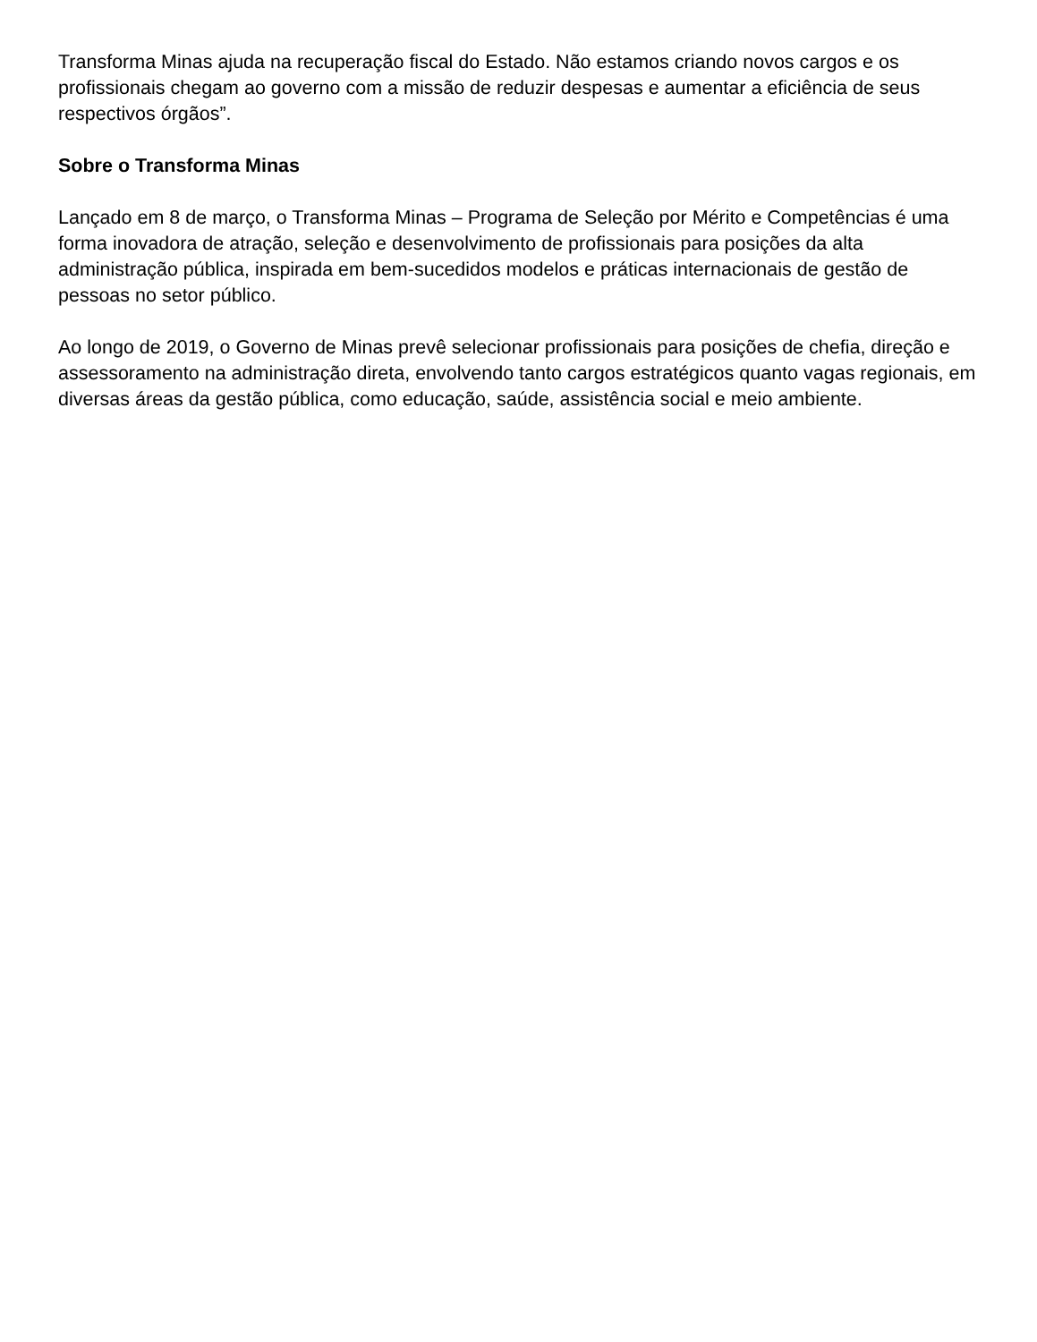Transforma Minas ajuda na recuperação fiscal do Estado. Não estamos criando novos cargos e os profissionais chegam ao governo com a missão de reduzir despesas e aumentar a eficiência de seus respectivos órgãos”.
Sobre o Transforma Minas
Lançado em 8 de março, o Transforma Minas – Programa de Seleção por Mérito e Competências é uma forma inovadora de atração, seleção e desenvolvimento de profissionais para posições da alta administração pública, inspirada em bem-sucedidos modelos e práticas internacionais de gestão de pessoas no setor público.
Ao longo de 2019, o Governo de Minas prevê selecionar profissionais para posições de chefia, direção e assessoramento na administração direta, envolvendo tanto cargos estratégicos quanto vagas regionais, em diversas áreas da gestão pública, como educação, saúde, assistência social e meio ambiente.